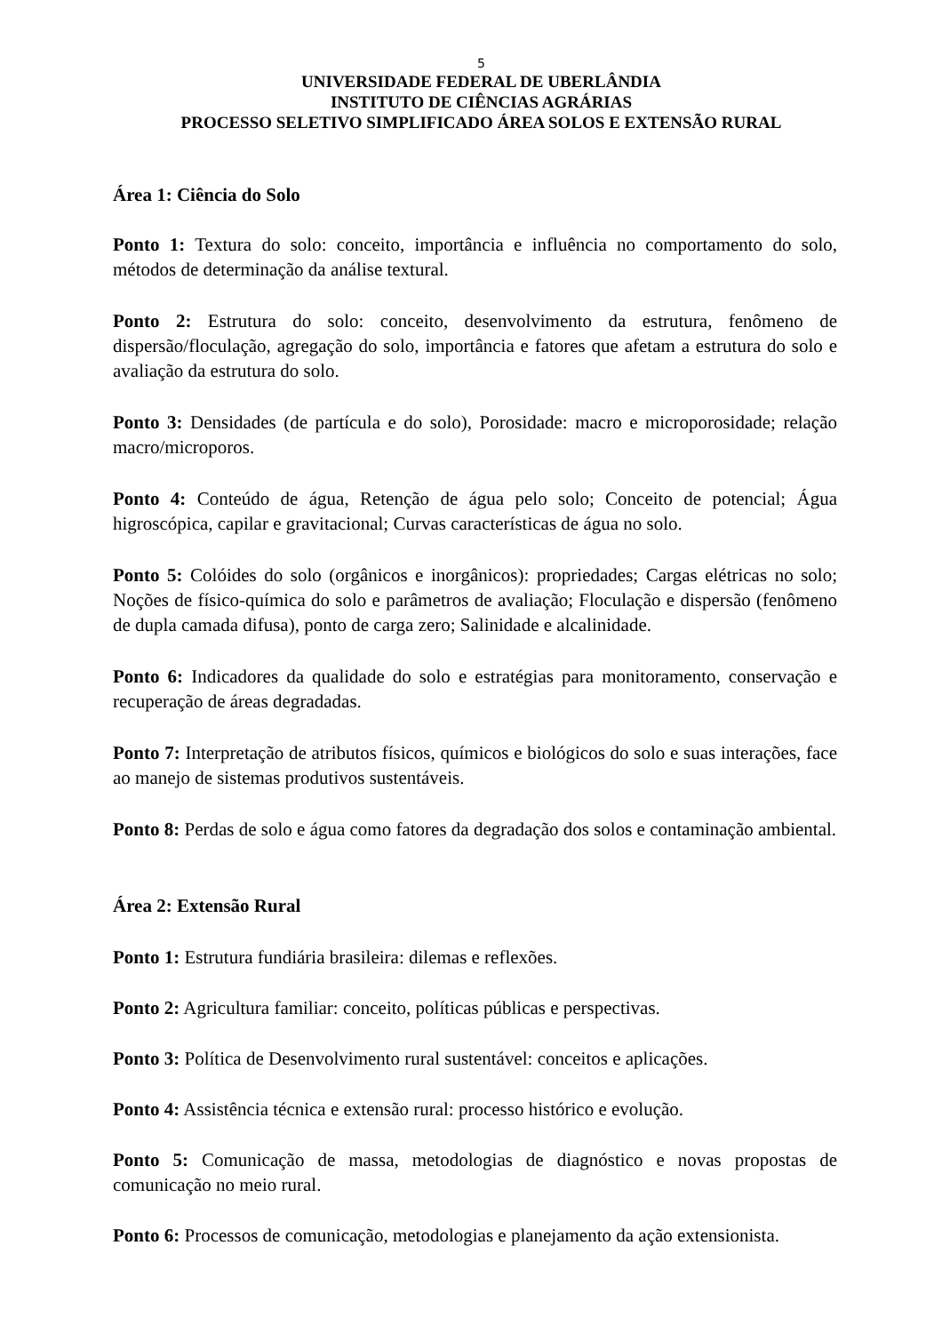5
UNIVERSIDADE FEDERAL DE UBERLÂNDIA
INSTITUTO DE CIÊNCIAS AGRÁRIAS
PROCESSO SELETIVO SIMPLIFICADO ÁREA SOLOS E EXTENSÃO RURAL
Área 1: Ciência do Solo
Ponto 1: Textura do solo: conceito, importância e influência no comportamento do solo, métodos de determinação da análise textural.
Ponto 2: Estrutura do solo: conceito, desenvolvimento da estrutura, fenômeno de dispersão/floculação, agregação do solo, importância e fatores que afetam a estrutura do solo e avaliação da estrutura do solo.
Ponto 3: Densidades (de partícula e do solo), Porosidade: macro e microporosidade; relação macro/microporos.
Ponto 4: Conteúdo de água, Retenção de água pelo solo; Conceito de potencial; Água higroscópica, capilar e gravitacional; Curvas características de água no solo.
Ponto 5: Colóides do solo (orgânicos e inorgânicos): propriedades; Cargas elétricas no solo; Noções de físico-química do solo e parâmetros de avaliação; Floculação e dispersão (fenômeno de dupla camada difusa), ponto de carga zero; Salinidade e alcalinidade.
Ponto 6: Indicadores da qualidade do solo e estratégias para monitoramento, conservação e recuperação de áreas degradadas.
Ponto 7: Interpretação de atributos físicos, químicos e biológicos do solo e suas interações, face ao manejo de sistemas produtivos sustentáveis.
Ponto 8: Perdas de solo e água como fatores da degradação dos solos e contaminação ambiental.
Área 2: Extensão Rural
Ponto 1: Estrutura fundiária brasileira: dilemas e reflexões.
Ponto 2: Agricultura familiar: conceito, políticas públicas e perspectivas.
Ponto 3: Política de Desenvolvimento rural sustentável: conceitos e aplicações.
Ponto 4: Assistência técnica e extensão rural: processo histórico e evolução.
Ponto 5: Comunicação de massa, metodologias de diagnóstico e novas propostas de comunicação no meio rural.
Ponto 6: Processos de comunicação, metodologias e planejamento da ação extensionista.